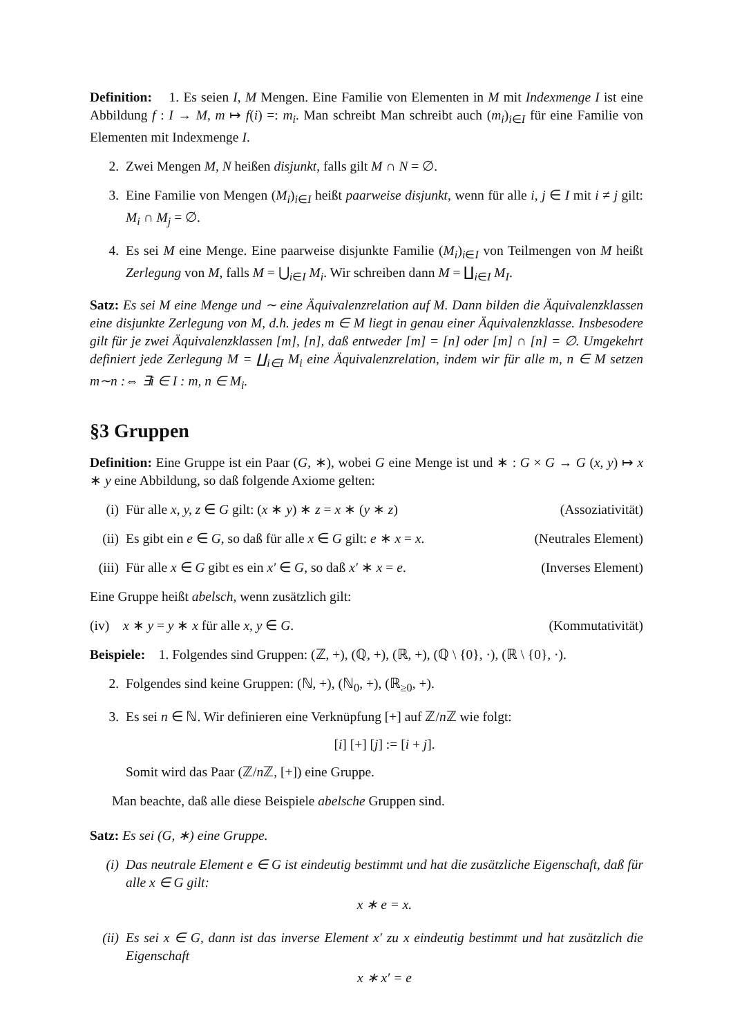Definition: 1. Es seien I, M Mengen. Eine Familie von Elementen in M mit Indexmenge I ist eine Abbildung f : I → M, m ↦ f(i) =: m<sub>i</sub>. Man schreibt Man schreibt auch (m<sub>i</sub>)<sub>i∈I</sub> für eine Familie von Elementen mit Indexmenge I.
2. Zwei Mengen M, N heißen disjunkt, falls gilt M ∩ N = ∅.
3. Eine Familie von Mengen (M<sub>i</sub>)<sub>i∈I</sub> heißt paarweise disjunkt, wenn für alle i, j ∈ I mit i ≠ j gilt: M<sub>i</sub> ∩ M<sub>j</sub> = ∅.
4. Es sei M eine Menge. Eine paarweise disjunkte Familie (M<sub>i</sub>)<sub>i∈I</sub> von Teilmengen von M heißt Zerlegung von M, falls M = ⋃<sub>i∈I</sub> M<sub>i</sub>. Wir schreiben dann M = ∐<sub>i∈I</sub> M<sub>I</sub>.
Satz: Es sei M eine Menge und ∼ eine Äquivalenzrelation auf M. Dann bilden die Äquivalenzklassen eine disjunkte Zerlegung von M, d.h. jedes m ∈ M liegt in genau einer Äquivalenzklasse. Insbesodere gilt für je zwei Äquivalenzklassen [m], [n], daß entweder [m] = [n] oder [m] ∩ [n] = ∅. Umgekehrt definiert jede Zerlegung M = ∐<sub>i∈I</sub> M<sub>i</sub> eine Äquivalenzrelation, indem wir für alle m, n ∈ M setzen m∼n :⇔ ∃i ∈ I : m, n ∈ M<sub>i</sub>.
§3 Gruppen
Definition: Eine Gruppe ist ein Paar (G, ∗), wobei G eine Menge ist und ∗ : G × G → G (x, y) ↦ x ∗ y eine Abbildung, so daß folgende Axiome gelten:
(i) Für alle x, y, z ∈ G gilt: (x ∗ y) ∗ z = x ∗ (y ∗ z) (Assoziativität)
(ii) Es gibt ein e ∈ G, so daß für alle x ∈ G gilt: e ∗ x = x. (Neutrales Element)
(iii) Für alle x ∈ G gibt es ein x′ ∈ G, so daß x′ ∗ x = e. (Inverses Element)
Eine Gruppe heißt abelsch, wenn zusätzlich gilt:
(iv) x ∗ y = y ∗ x für alle x, y ∈ G. (Kommutativität)
Beispiele: 1. Folgendes sind Gruppen: (ℤ, +), (ℚ, +), (ℝ, +), (ℚ \ {0}, ·), (ℝ \ {0}, ·).
2. Folgendes sind keine Gruppen: (ℕ, +), (ℕ<sub>0</sub>, +), (ℝ<sub>≥0</sub>, +).
3. Es sei n ∈ ℕ. Wir definieren eine Verknüpfung [+] auf ℤ/n ℤ wie folgt:
[i] [+] [j] := [i + j].
Somit wird das Paar (ℤ/n ℤ, [+]) eine Gruppe.
Man beachte, daß alle diese Beispiele abelsche Gruppen sind.
Satz: Es sei (G, ∗) eine Gruppe.
(i) Das neutrale Element e ∈ G ist eindeutig bestimmt und hat die zusätzliche Eigenschaft, daß für alle x ∈ G gilt:
x ∗ e = x.
(ii) Es sei x ∈ G, dann ist das inverse Element x′ zu x eindeutig bestimmt und hat zusätzlich die Eigenschaft
x ∗ x′ = e